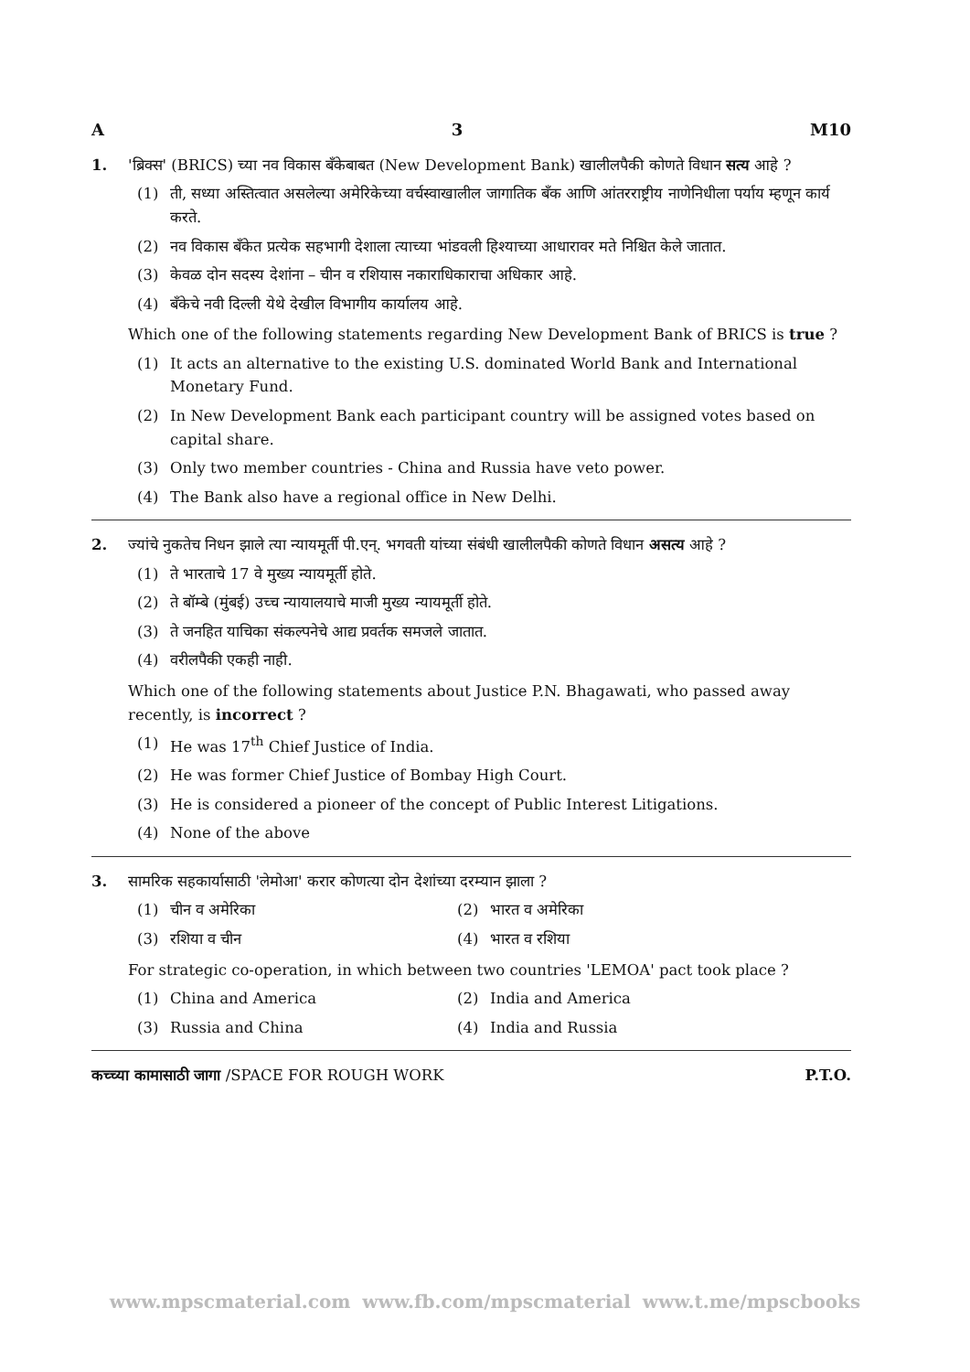A 3 M10
1. 'ब्रिक्स' (BRICS) च्या नव विकास बँकेबाबत (New Development Bank) खालीलपैकी कोणते विधान सत्य आहे ?
(1) ती, सध्या अस्तित्वात असलेल्या अमेरिकेच्या वर्चस्वाखालील जागातिक बँक आणि आंतरराष्ट्रीय नाणेनिधीला पर्याय म्हणून कार्य करते.
(2) नव विकास बँकेत प्रत्येक सहभागी देशाला त्याच्या भांडवली हिश्याच्या आधारावर मते निश्चित केले जातात.
(3) केवळ दोन सदस्य देशांना – चीन व रशियास नकाराधिकाराचा अधिकार आहे.
(4) बँकेचे नवी दिल्ली येथे देखील विभागीय कार्यालय आहे.
Which one of the following statements regarding New Development Bank of BRICS is true ?
(1) It acts an alternative to the existing U.S. dominated World Bank and International Monetary Fund.
(2) In New Development Bank each participant country will be assigned votes based on capital share.
(3) Only two member countries - China and Russia have veto power.
(4) The Bank also have a regional office in New Delhi.
2. ज्यांचे नुकतेच निधन झाले त्या न्यायमूर्ती पी.एन्. भगवती यांच्या संबंधी खालीलपैकी कोणते विधान असत्य आहे ?
(1) ते भारताचे 17 वे मुख्य न्यायमूर्ती होते.
(2) ते बॉम्बे (मुंबई) उच्च न्यायालयाचे माजी मुख्य न्यायमूर्ती होते.
(3) ते जनहित याचिका संकल्पनेचे आद्य प्रवर्तक समजले जातात.
(4) वरीलपैकी एकही नाही.
Which one of the following statements about Justice P.N. Bhagawati, who passed away recently, is incorrect ?
(1) He was 17<sup>th</sup> Chief Justice of India.
(2) He was former Chief Justice of Bombay High Court.
(3) He is considered a pioneer of the concept of Public Interest Litigations.
(4) None of the above
3. सामरिक सहकार्यासाठी 'लेमोआ' करार कोणत्या दोन देशांच्या दरम्यान झाला ?
(1) चीन व अमेरिका
(2) भारत व अमेरिका
(3) रशिया व चीन
(4) भारत व रशिया
For strategic co-operation, in which between two countries 'LEMOA' pact took place ?
(1) China and America
(2) India and America
(3) Russia and China
(4) India and Russia
कच्च्या कामासाठी जागा /SPACE FOR ROUGH WORK P.T.O.
www.mpscmaterial.com www.fb.com/mpscmaterial www.t.me/mpscbooks